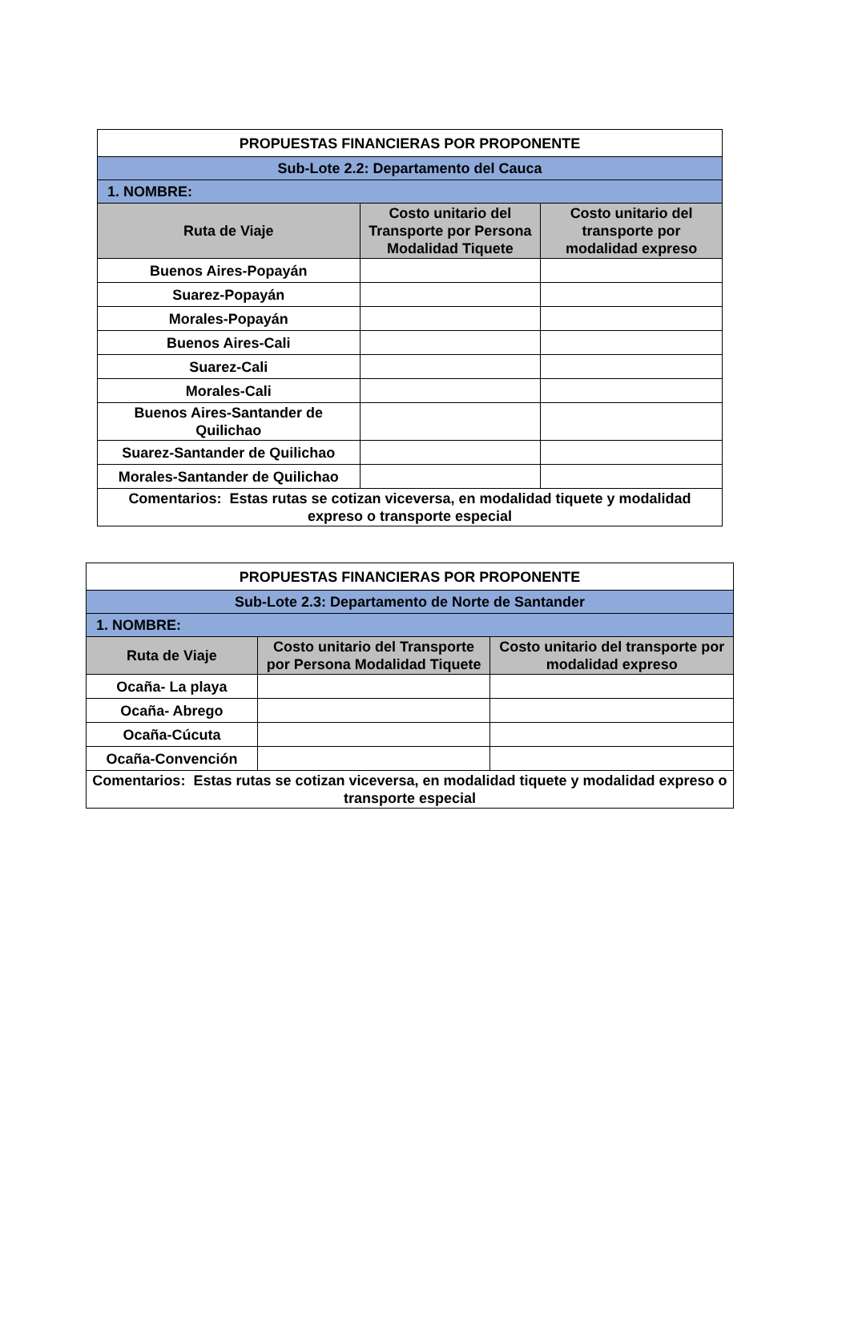| PROPUESTAS FINANCIERAS POR PROPONENTE | | |
| Sub-Lote 2.2: Departamento del Cauca | | |
| 1. NOMBRE: | | |
| Ruta de Viaje | Costo unitario del Transporte por Persona Modalidad Tiquete | Costo unitario del transporte por modalidad expreso |
| Buenos Aires-Popayán | | |
| Suarez-Popayán | | |
| Morales-Popayán | | |
| Buenos Aires-Cali | | |
| Suarez-Cali | | |
| Morales-Cali | | |
| Buenos Aires-Santander de Quilichao | | |
| Suarez-Santander de Quilichao | | |
| Morales-Santander de Quilichao | | |
| Comentarios: Estas rutas se cotizan viceversa, en modalidad tiquete y modalidad expreso o transporte especial | | |
| PROPUESTAS FINANCIERAS POR PROPONENTE | | |
| Sub-Lote 2.3: Departamento de Norte de Santander | | |
| 1. NOMBRE: | | |
| Ruta de Viaje | Costo unitario del Transporte por Persona Modalidad Tiquete | Costo unitario del transporte por modalidad expreso |
| Ocaña- La playa | | |
| Ocaña- Abrego | | |
| Ocaña-Cúcuta | | |
| Ocaña-Convención | | |
| Comentarios: Estas rutas se cotizan viceversa, en modalidad tiquete y modalidad expreso o transporte especial | | |